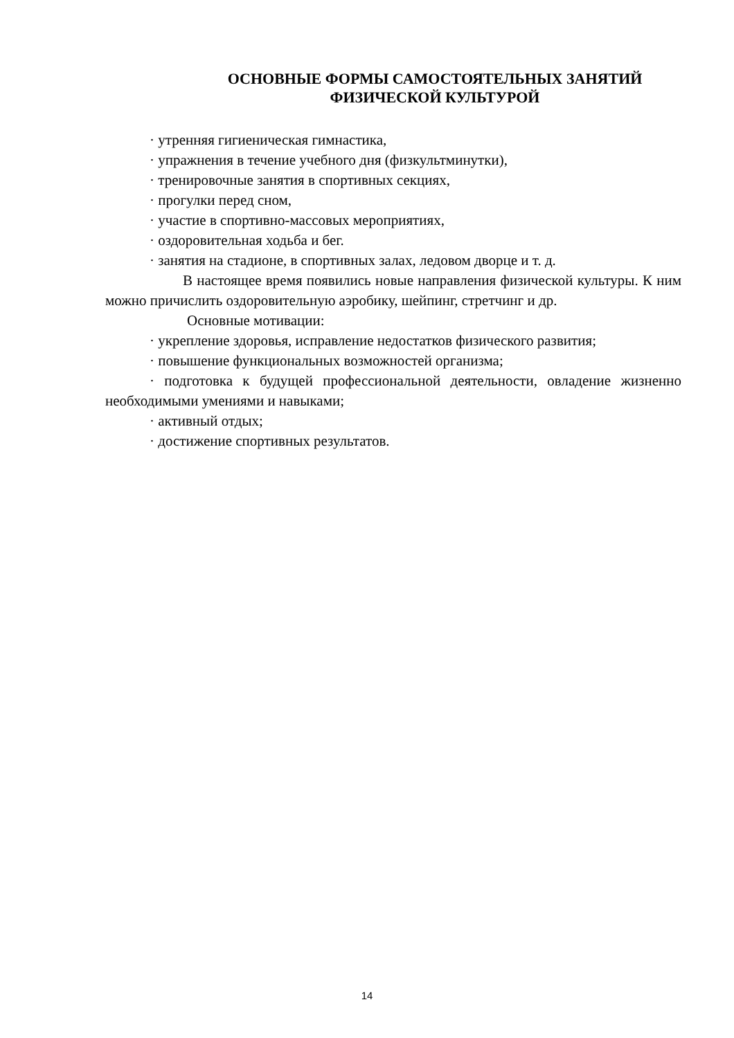ОСНОВНЫЕ ФОРМЫ САМОСТОЯТЕЛЬНЫХ ЗАНЯТИЙ
ФИЗИЧЕСКОЙ КУЛЬТУРОЙ
· утренняя гигиеническая гимнастика,
· упражнения в течение учебного дня (физкультминутки),
· тренировочные занятия в спортивных секциях,
· прогулки перед сном,
· участие в спортивно-массовых мероприятиях,
· оздоровительная ходьба и бег.
· занятия на стадионе, в спортивных залах, ледовом дворце и т. д.
В настоящее время появились новые направления физической культуры. К ним можно причислить оздоровительную аэробику, шейпинг, стретчинг и др.
Основные мотивации:
· укрепление здоровья, исправление недостатков физического развития;
· повышение функциональных возможностей организма;
· подготовка к будущей профессиональной деятельности, овладение жизненно необходимыми умениями и навыками;
· активный отдых;
· достижение спортивных результатов.
14